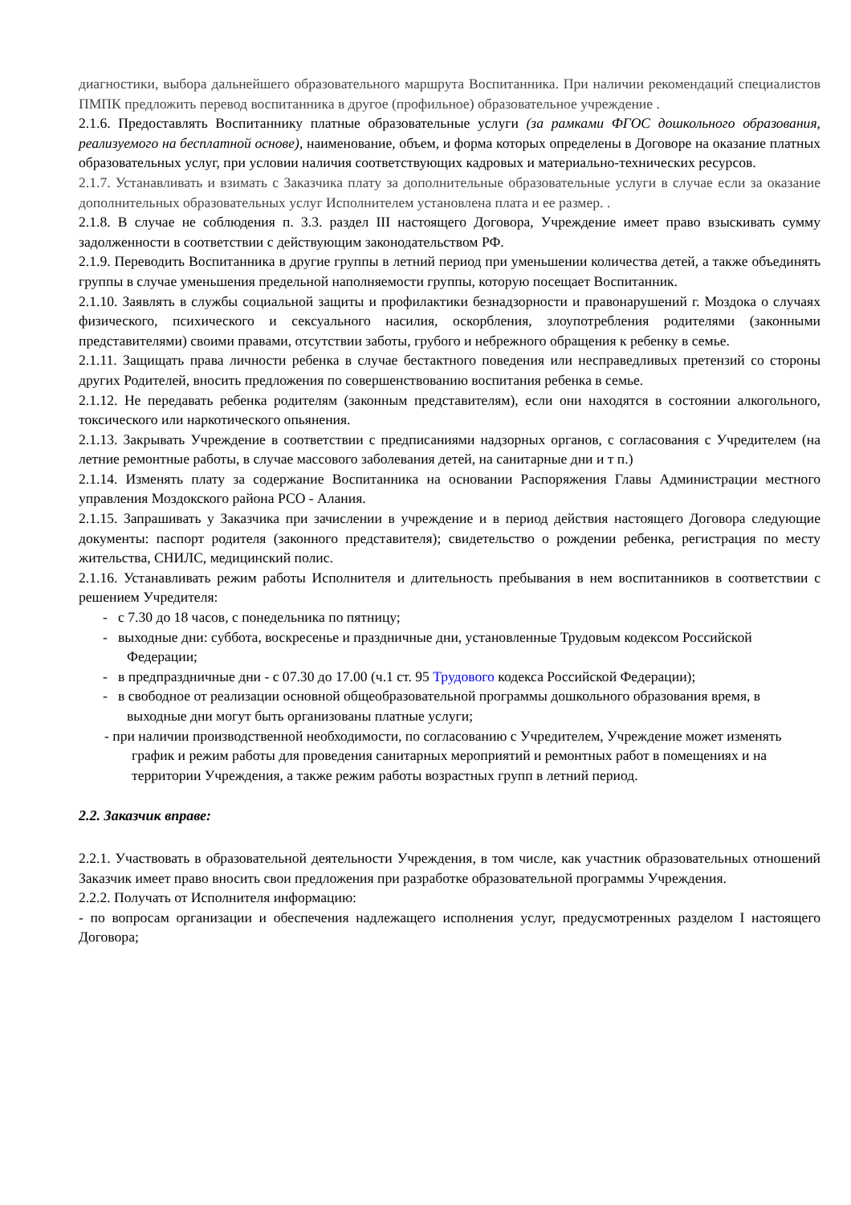диагностики, выбора дальнейшего образовательного маршрута Воспитанника. При наличии рекомендаций специалистов ПМПК предложить перевод воспитанника в другое (профильное) образовательное учреждение .
2.1.6. Предоставлять Воспитаннику платные образовательные услуги (за рамками ФГОС дошкольного образования, реализуемого на бесплатной основе), наименование, объем, и форма которых определены в Договоре на оказание платных образовательных услуг, при условии наличия соответствующих кадровых и материально-технических ресурсов.
2.1.7. Устанавливать и взимать с Заказчика плату за дополнительные образовательные услуги в случае если за оказание дополнительных образовательных услуг Исполнителем установлена плата и ее размер. .
2.1.8. В случае не соблюдения п. 3.3. раздел III настоящего Договора, Учреждение имеет право взыскивать сумму задолженности в соответствии с действующим законодательством РФ.
2.1.9. Переводить Воспитанника в другие группы в летний период при уменьшении количества детей, а также объединять группы в случае уменьшения предельной наполняемости группы, которую посещает Воспитанник.
2.1.10. Заявлять в службы социальной защиты и профилактики безнадзорности и правонарушений г. Моздока о случаях физического, психического и сексуального насилия, оскорбления, злоупотребления родителями (законными представителями) своими правами, отсутствии заботы, грубого и небрежного обращения к ребенку в семье.
2.1.11. Защищать права личности ребенка в случае бестактного поведения или несправедливых претензий со стороны других Родителей, вносить предложения по совершенствованию воспитания ребенка в семье.
2.1.12. Не передавать ребенка родителям (законным представителям), если они находятся в состоянии алкогольного, токсического или наркотического опьянения.
2.1.13. Закрывать Учреждение в соответствии с предписаниями надзорных органов, с согласования с Учредителем (на летние ремонтные работы, в случае массового заболевания детей, на санитарные дни и т п.)
2.1.14. Изменять плату за содержание Воспитанника на основании Распоряжения Главы Администрации местного управления Моздокского района РСО - Алания.
2.1.15. Запрашивать у Заказчика при зачислении в учреждение и в период действия настоящего Договора следующие документы: паспорт родителя (законного представителя); свидетельство о рождении ребенка, регистрация по месту жительства, СНИЛС, медицинский полис.
2.1.16. Устанавливать режим работы Исполнителя и длительность пребывания в нем воспитанников в соответствии с решением Учредителя:
- с 7.30 до 18 часов, с понедельника по пятницу;
- выходные дни: суббота, воскресенье и праздничные дни, установленные Трудовым кодексом Российской Федерации;
- в предпраздничные дни - с 07.30 до 17.00 (ч.1 ст. 95 Трудового кодекса Российской Федерации);
- в свободное от реализации основной общеобразовательной программы дошкольного образования время, в выходные дни могут быть организованы платные услуги;
- при наличии производственной необходимости, по согласованию с Учредителем, Учреждение может изменять график и режим работы для проведения санитарных мероприятий и ремонтных работ в помещениях и на территории Учреждения, а также режим работы возрастных групп в летний период.
2.2. Заказчик вправе:
2.2.1. Участвовать в образовательной деятельности Учреждения, в том числе, как участник образовательных отношений Заказчик имеет право вносить свои предложения при разработке образовательной программы Учреждения.
2.2.2. Получать от Исполнителя информацию:
- по вопросам организации и обеспечения надлежащего исполнения услуг, предусмотренных разделом I настоящего Договора;